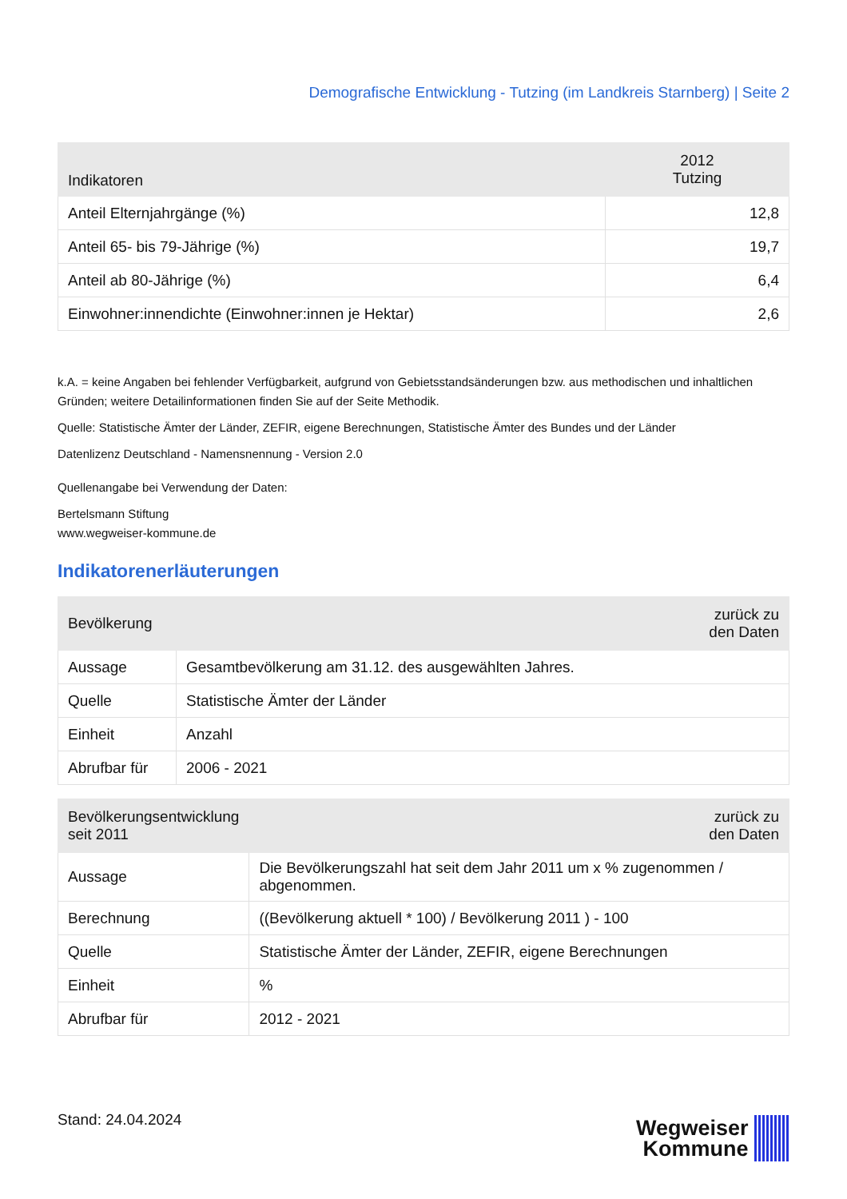Demografische Entwicklung - Tutzing (im Landkreis Starnberg) | Seite 2
| Indikatoren | 2012 Tutzing |
| --- | --- |
| Anteil Elternjahrgänge (%) | 12,8 |
| Anteil 65- bis 79-Jährige (%) | 19,7 |
| Anteil ab 80-Jährige (%) | 6,4 |
| Einwohner:innendichte (Einwohner:innen je Hektar) | 2,6 |
k.A. = keine Angaben bei fehlender Verfügbarkeit, aufgrund von Gebietsstandsänderungen bzw. aus methodischen und inhaltlichen Gründen; weitere Detailinformationen finden Sie auf der Seite Methodik.
Quelle: Statistische Ämter der Länder, ZEFIR, eigene Berechnungen, Statistische Ämter des Bundes und der Länder
Datenlizenz Deutschland - Namensnennung - Version 2.0
Quellenangabe bei Verwendung der Daten:
Bertelsmann Stiftung
www.wegweiser-kommune.de
Indikatorenerläuterungen
| Bevölkerung | zurück zu den Daten |
| --- | --- |
| Aussage | Gesamtbevölkerung am 31.12. des ausgewählten Jahres. |
| Quelle | Statistische Ämter der Länder |
| Einheit | Anzahl |
| Abrufbar für | 2006 - 2021 |
| Bevölkerungsentwicklung seit 2011 | zurück zu den Daten |
| --- | --- |
| Aussage | Die Bevölkerungszahl hat seit dem Jahr 2011 um x % zugenommen / abgenommen. |
| Berechnung | ((Bevölkerung aktuell * 100) / Bevölkerung 2011 ) - 100 |
| Quelle | Statistische Ämter der Länder, ZEFIR, eigene Berechnungen |
| Einheit | % |
| Abrufbar für | 2012 - 2021 |
Stand: 24.04.2024
Wegweiser
Kommune